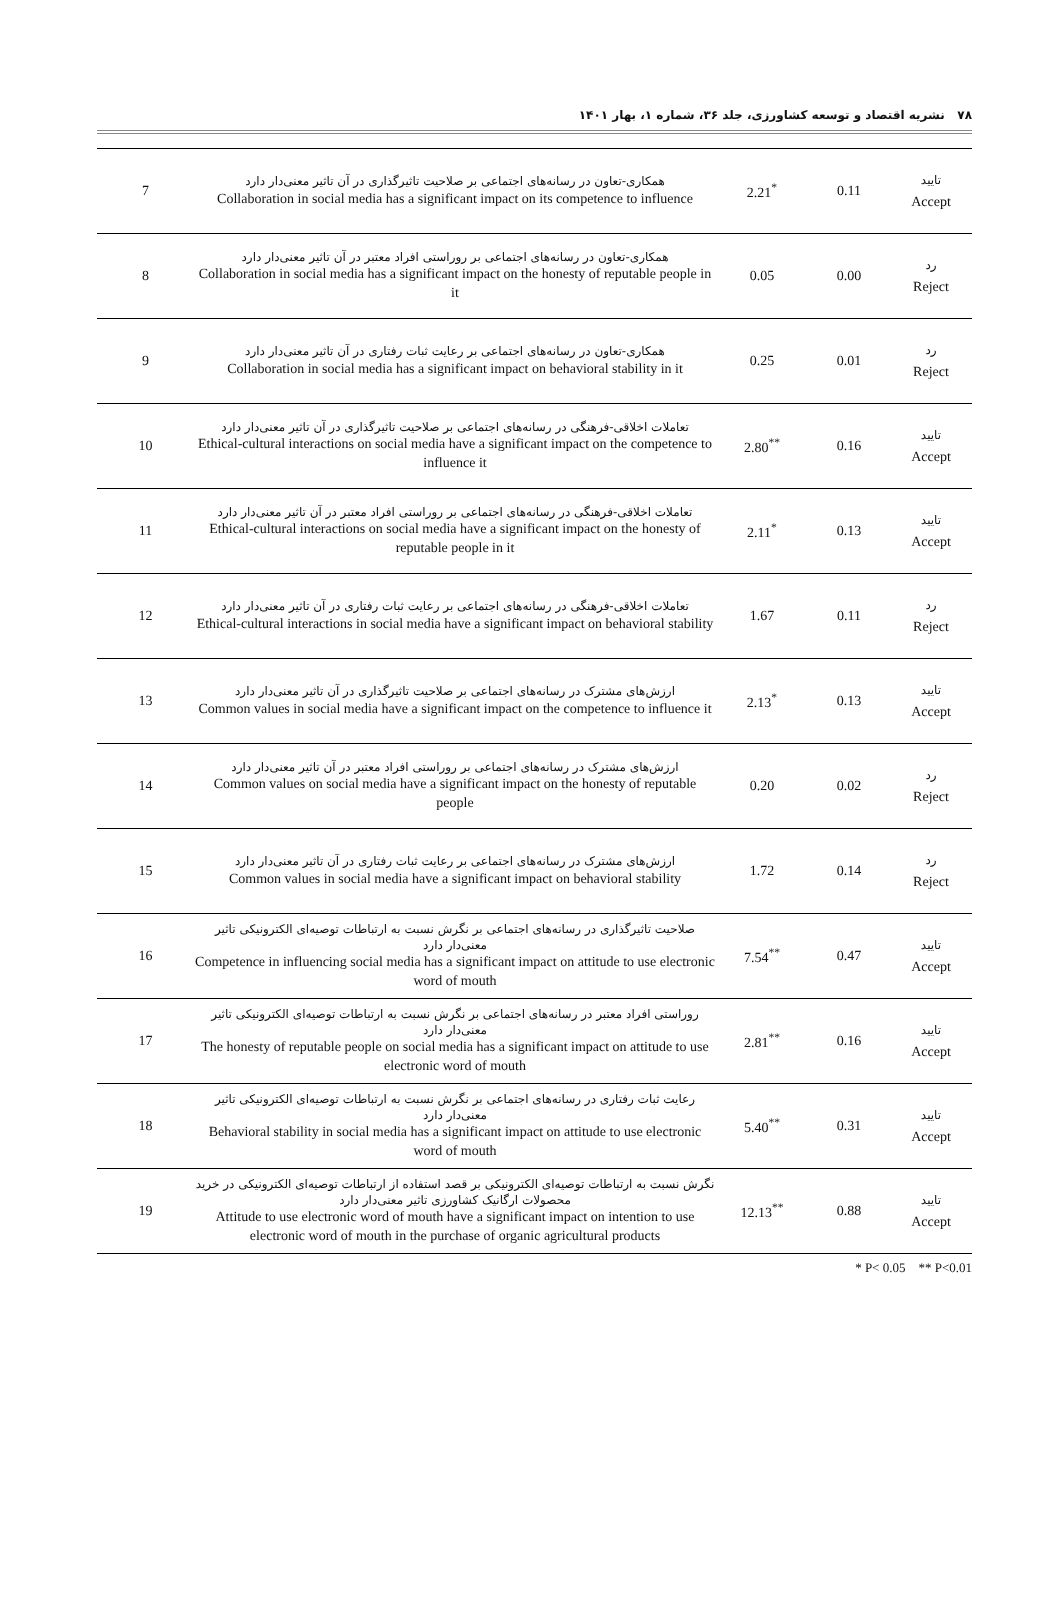۷۸ نشریه اقتصاد و توسعه کشاورزی، جلد ۳۶، شماره ۱، بهار ۱۴۰۱
| 7 | همکاری-تعاون در رسانه‌های اجتماعی بر صلاحیت تاثیرگذاری در آن تاثیر معنی‌دار دارد Collaboration in social media has a significant impact on its competence to influence | 2.21<sup>*</sup> | 0.11 | تایید Accept |
| 8 | همکاری-تعاون در رسانه‌های اجتماعی بر روراستی افراد معتبر در آن تاثیر معنی‌دار دارد Collaboration in social media has a significant impact on the honesty of reputable people in it | 0.05 | 0.00 | رد Reject |
| 9 | همکاری-تعاون در رسانه‌های اجتماعی بر رعایت ثبات رفتاری در آن تاثیر معنی‌دار دارد Collaboration in social media has a significant impact on behavioral stability in it | 0.25 | 0.01 | رد Reject |
| 10 | تعاملات اخلاقی-فرهنگی در رسانه‌های اجتماعی بر صلاحیت تاثیرگذاری در آن تاثیر معنی‌دار دارد Ethical-cultural interactions on social media have a significant impact on the competence to influence it | 2.80<sup>**</sup> | 0.16 | تایید Accept |
| 11 | تعاملات اخلاقی-فرهنگی در رسانه‌های اجتماعی بر روراستی افراد معتبر در آن تاثیر معنی‌دار دارد Ethical-cultural interactions on social media have a significant impact on the honesty of reputable people in it | 2.11<sup>*</sup> | 0.13 | تایید Accept |
| 12 | تعاملات اخلاقی-فرهنگی در رسانه‌های اجتماعی بر رعایت ثبات رفتاری در آن تاثیر معنی‌دار دارد Ethical-cultural interactions in social media have a significant impact on behavioral stability | 1.67 | 0.11 | رد Reject |
| 13 | ارزش‌های مشترک در رسانه‌های اجتماعی بر صلاحیت تاثیرگذاری در آن تاثیر معنی‌دار دارد Common values in social media have a significant impact on the competence to influence it | 2.13<sup>*</sup> | 0.13 | تایید Accept |
| 14 | ارزش‌های مشترک در رسانه‌های اجتماعی بر روراستی افراد معتبر در آن تاثیر معنی‌دار دارد Common values on social media have a significant impact on the honesty of reputable people | 0.20 | 0.02 | رد Reject |
| 15 | ارزش‌های مشترک در رسانه‌های اجتماعی بر رعایت ثبات رفتاری در آن تاثیر معنی‌دار دارد Common values in social media have a significant impact on behavioral stability | 1.72 | 0.14 | رد Reject |
| 16 | صلاحیت تاثیرگذاری در رسانه‌های اجتماعی بر نگرش نسبت به ارتباطات توصیه‌ای الکترونیکی تاثیر معنی‌دار دارد Competence in influencing social media has a significant impact on attitude to use electronic word of mouth | 7.54<sup>**</sup> | 0.47 | تایید Accept |
| 17 | روراستی افراد معتبر در رسانه‌های اجتماعی بر نگرش نسبت به ارتباطات توصیه‌ای الکترونیکی تاثیر معنی‌دار دارد The honesty of reputable people on social media has a significant impact on attitude to use electronic word of mouth | 2.81<sup>**</sup> | 0.16 | تایید Accept |
| 18 | رعایت ثبات رفتاری در رسانه‌های اجتماعی بر نگرش نسبت به ارتباطات توصیه‌ای الکترونیکی تاثیر معنی‌دار دارد Behavioral stability in social media has a significant impact on attitude to use electronic word of mouth | 5.40<sup>**</sup> | 0.31 | تایید Accept |
| 19 | نگرش نسبت به ارتباطات توصیه‌ای الکترونیکی بر قصد استفاده از ارتباطات توصیه‌ای الکترونیکی در خرید محصولات ارگانیک کشاورزی تاثیر معنی‌دار دارد Attitude to use electronic word of mouth have a significant impact on intention to use electronic word of mouth in the purchase of organic agricultural products | 12.13<sup>**</sup> | 0.88 | تایید Accept |
* P< 0.05 ** P<0.01